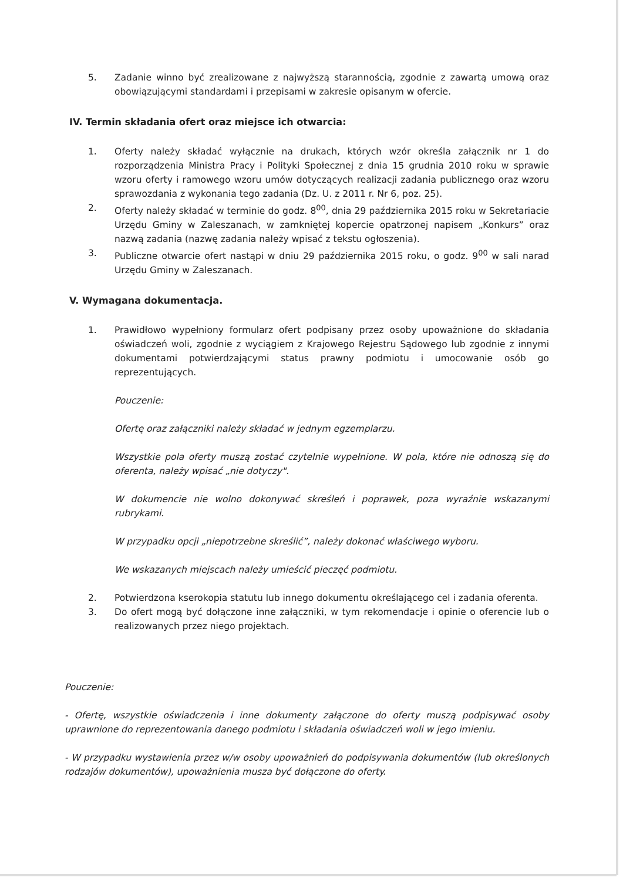5. Zadanie winno być zrealizowane z najwyższą starannością, zgodnie z zawartą umową oraz obowiązującymi standardami i przepisami w zakresie opisanym w ofercie.
IV. Termin składania ofert oraz miejsce ich otwarcia:
1. Oferty należy składać wyłącznie na drukach, których wzór określa załącznik nr 1 do rozporządzenia Ministra Pracy i Polityki Społecznej z dnia 15 grudnia 2010 roku w sprawie wzoru oferty i ramowego wzoru umów dotyczących realizacji zadania publicznego oraz wzoru sprawozdania z wykonania tego zadania (Dz. U. z 2011 r. Nr 6, poz. 25).
2. Oferty należy składać w terminie do godz. 8<sup>00</sup>, dnia 29 października 2015 roku w Sekretariacie Urzędu Gminy w Zaleszanach, w zamkniętej kopercie opatrzonej napisem „Konkurs” oraz nazwą zadania (nazwę zadania należy wpisać z tekstu ogłoszenia).
3. Publiczne otwarcie ofert nastąpi w dniu 29 października 2015 roku, o godz. 9<sup>00</sup> w sali narad Urzędu Gminy w Zaleszanach.
V. Wymagana dokumentacja.
1. Prawidłowo wypełniony formularz ofert podpisany przez osoby upoważnione do składania oświadczeń woli, zgodnie z wyciągiem z Krajowego Rejestru Sądowego lub zgodnie z innymi dokumentami potwierdzającymi status prawny podmiotu i umocowanie osób go reprezentujących.
Pouczenie:
Ofertę oraz załączniki należy składać w jednym egzemplarzu.
Wszystkie pola oferty muszą zostać czytelnie wypełnione. W pola, które nie odnoszą się do oferenta, należy wpisać „nie dotyczy".
W dokumencie nie wolno dokonywać skreśleń i poprawek, poza wyraźnie wskazanymi rubrykami.
W przypadku opcji „niepotrzebne skreślić”, należy dokonać właściwego wyboru.
We wskazanych miejscach należy umieścić pieczęć podmiotu.
2. Potwierdzona kserokopia statutu lub innego dokumentu określającego cel i zadania oferenta.
3. Do ofert mogą być dołączone inne załączniki, w tym rekomendacje i opinie o oferencie lub o realizowanych przez niego projektach.
Pouczenie:
- Ofertę, wszystkie oświadczenia i inne dokumenty załączone do oferty muszą podpisywać osoby uprawnione do reprezentowania danego podmiotu i składania oświadczeń woli w jego imieniu.
- W przypadku wystawienia przez w/w osoby upoważnień do podpisywania dokumentów (lub określonych rodzajów dokumentów), upoważnienia musza być dołączone do oferty.